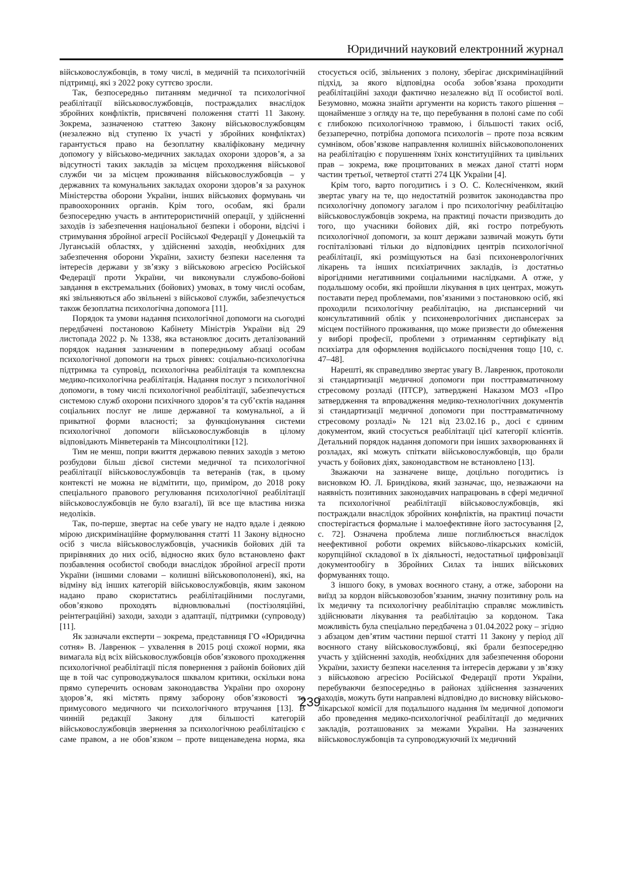Юридичний науковий електронний журнал
військовослужбовців, в тому числі, в медичній та психологічній підтримці, які з 2022 року суттєво зросли.
Так, безпосередньо питанням медичної та психологічної реабілітації військовослужбовців, постраждалих внаслідок збройних конфліктів, присвячені положення статті 11 Закону. Зокрема, зазначеною статтею Закону військовослужбовцям (незалежно від ступеню їх участі у збройних конфліктах) гарантується право на безоплатну кваліфіковану медичну допомогу у військово-медичних закладах охорони здоров’я, а за відсутності таких закладів за місцем проходження військової служби чи за місцем проживання військовослужбовців – у державних та комунальних закладах охорони здоров’я за рахунок Міністерства оборони України, інших військових формувань чи правоохоронних органів. Крім того, особам, які брали безпосередню участь в антитерористичній операції, у здійсненні заходів із забезпечення національної безпеки і оборони, відсічі і стримування збройної агресії Російської Федерації у Донецькій та Луганській областях, у здійсненні заходів, необхідних для забезпечення оборони України, захисту безпеки населення та інтересів держави у зв’язку з військовою агресією Російської Федерації проти України, чи виконували службово-бойові завдання в екстремальних (бойових) умовах, в тому числі особам, які звільняються або звільнені з військової служби, забезпечується також безоплатна психологічна допомога [11].
Порядок та умови надання психологічної допомоги на сьогодні передбачені постановою Кабінету Міністрів України від 29 листопада 2022 р. № 1338, яка встановлює досить деталізований порядок надання зазначеним в попередньому абзаці особам психологічної допомоги на трьох рівнях: соціально-психологічна підтримка та супровід, психологічна реабілітація та комплексна медико-психологічна реабілітація. Надання послуг з психологічної допомоги, в тому числі психологічної реабілітації, забезпечується системою служб охорони психічного здоров’я та суб’єктів надання соціальних послуг не лише державної та комунальної, а й приватної форми власності; за функціонування системи психологічної допомоги військовослужбовців в цілому відповідають Мінветеранів та Мінсоцполітики [12].
Тим не менш, попри вжиття державою певних заходів з метою розбудови більш дієвої системи медичної та психологічної реабілітації військовослужбовців та ветеранів (так, в цьому контексті не можна не відмітити, що, приміром, до 2018 року спеціального правового регулювання психологічної реабілітації військовослужбовців не було взагалі), їй все ще властива низка недоліків.
Так, по-перше, звертає на себе увагу не надто вдале і деякою мірою дискримінаційне формулювання статті 11 Закону відносно осіб з числа військовослужбовців, учасників бойових дій та прирівняних до них осіб, відносно яких було встановлено факт позбавлення особистої свободи внаслідок збройної агресії проти України (іншими словами – колишні військовополонені), які, на відміну від інших категорій військовослужбовців, яким законом надано право скористатись реабілітаційними послугами, обов’язково проходять відновлювальні (постізоляційні, реінтеграційні) заходи, заходи з адаптації, підтримки (супроводу) [11].
Як зазначали експерти – зокрема, представниця ГО «Юридична сотня» В. Лавренюк – ухвалення в 2015 році схожої норми, яка вимагала від всіх військовослужбовців обов’язкового проходження психологічної реабілітації після повернення з районів бойових дій ще в той час супроводжувалося шквалом критики, оскільки вона прямо суперечить основам законодавства України про охорону здоров’я, які містять пряму заборону обов’язковості та примусового медичного чи психологічного втручання [13]. В чинній редакції Закону для більшості категорій військовослужбовців звернення за психологічною реабілітацією є саме правом, а не обов’язком – проте вищенаведена норма, яка стосується осіб, звільнених з полону, зберігає дискримінаційний підхід, за якого відповідна особа зобов’язана проходити реабілітаційні заходи фактично незалежно від її особистої волі. Безумовно, можна знайти аргументи на користь такого рішення – щонайменше з огляду на те, що перебування в полоні саме по собі є глибокою психологічною травмою, і більшості таких осіб, беззаперечно, потрібна допомога психологів – проте поза всяким сумнівом, обов’язкове направлення колишніх військовополонених на реабілітацію є порушенням їхніх конституційних та цивільних прав – зокрема, вже процитованих в межах даної статті норм частин третьої, четвертої статті 274 ЦК України [4].
Крім того, варто погодитись і з О. С. Колесніченком, який звертає увагу на те, що недостатній розвиток законодавства про психологічну допомогу загалом і про психологічну реабілітацію військовослужбовців зокрема, на практиці почасти призводить до того, що учасники бойових дій, які гостро потребують психологічної допомоги, за кошт держави зазвичай можуть бути госпіталізовані тільки до відповідних центрів психологічної реабілітації, які розміщуються на базі психоневрологічних лікарень та інших психіатричних закладів, із достатньо вірогідними негативними соціальними наслідками. А отже, у подальшому особи, які пройшли лікування в цих центрах, можуть поставати перед проблемами, пов’язаними з постановкою осіб, які проходили психологічну реабілітацію, на диспансерний чи консультативний облік у психоневрологічних диспансерах за місцем постійного проживання, що може призвести до обмеження у виборі професії, проблеми з отриманням сертифікату від психіатра для оформлення водійського посвідчення тощо [10, с. 47–48].
Нарешті, як справедливо звертає увагу В. Лавренюк, протоколи зі стандартизації медичної допомоги при посттравматичному стресовому розладі (ПТСР), затверджені Наказом МОЗ «Про затвердження та впровадження медико-технологічних документів зі стандартизації медичної допомоги при посттравматичному стресовому розладі» № 121 від 23.02.16 р., досі є єдиним документом, який стосується реабілітації цієї категорії клієнтів. Детальний порядок надання допомоги при інших захворюваннях й розладах, які можуть спіткати військовослужбовців, що брали участь у бойових діях, законодавством не встановлено [13].
Зважаючи на зазначене вище, доцільно погодитись із висновком Ю. Л. Бриндікова, який зазначає, що, незважаючи на наявність позитивних законодавчих напрацювань в сфері медичної та психологічної реабілітації військовослужбовців, які постраждали внаслідок збройних конфліктів, на практиці почасти спостерігається формальне і малоефективне його застосування [2, с. 72]. Означена проблема лише поглиблюється внаслідок неефективної роботи окремих військово-лікарських комісій, корупційної складової в їх діяльності, недостатньої цифровізації документообігу в Збройних Силах та інших військових формуваннях тощо.
З іншого боку, в умовах воєнного стану, а отже, заборони на виїзд за кордон військовозобов’язаним, значну позитивну роль на їх медичну та психологічну реабілітацію справляє можливість здійснювати лікування та реабілітацію за кордоном. Така можливість була спеціально передбачена з 01.04.2022 року – згідно з абзацом дев’ятим частини першої статті 11 Закону у період дії воєнного стану військовослужбовці, які брали безпосередню участь у здійсненні заходів, необхідних для забезпечення оборони України, захисту безпеки населення та інтересів держави у зв’язку з військовою агресією Російської Федерації проти України, перебуваючи безпосередньо в районах здійснення зазначених заходів, можуть бути направлені відповідно до висновку військово-лікарської комісії для подальшого надання їм медичної допомоги або проведення медико-психологічної реабілітації до медичних закладів, розташованих за межами України. На зазначених військовослужбовців та супроводжуючий їх медичний
239